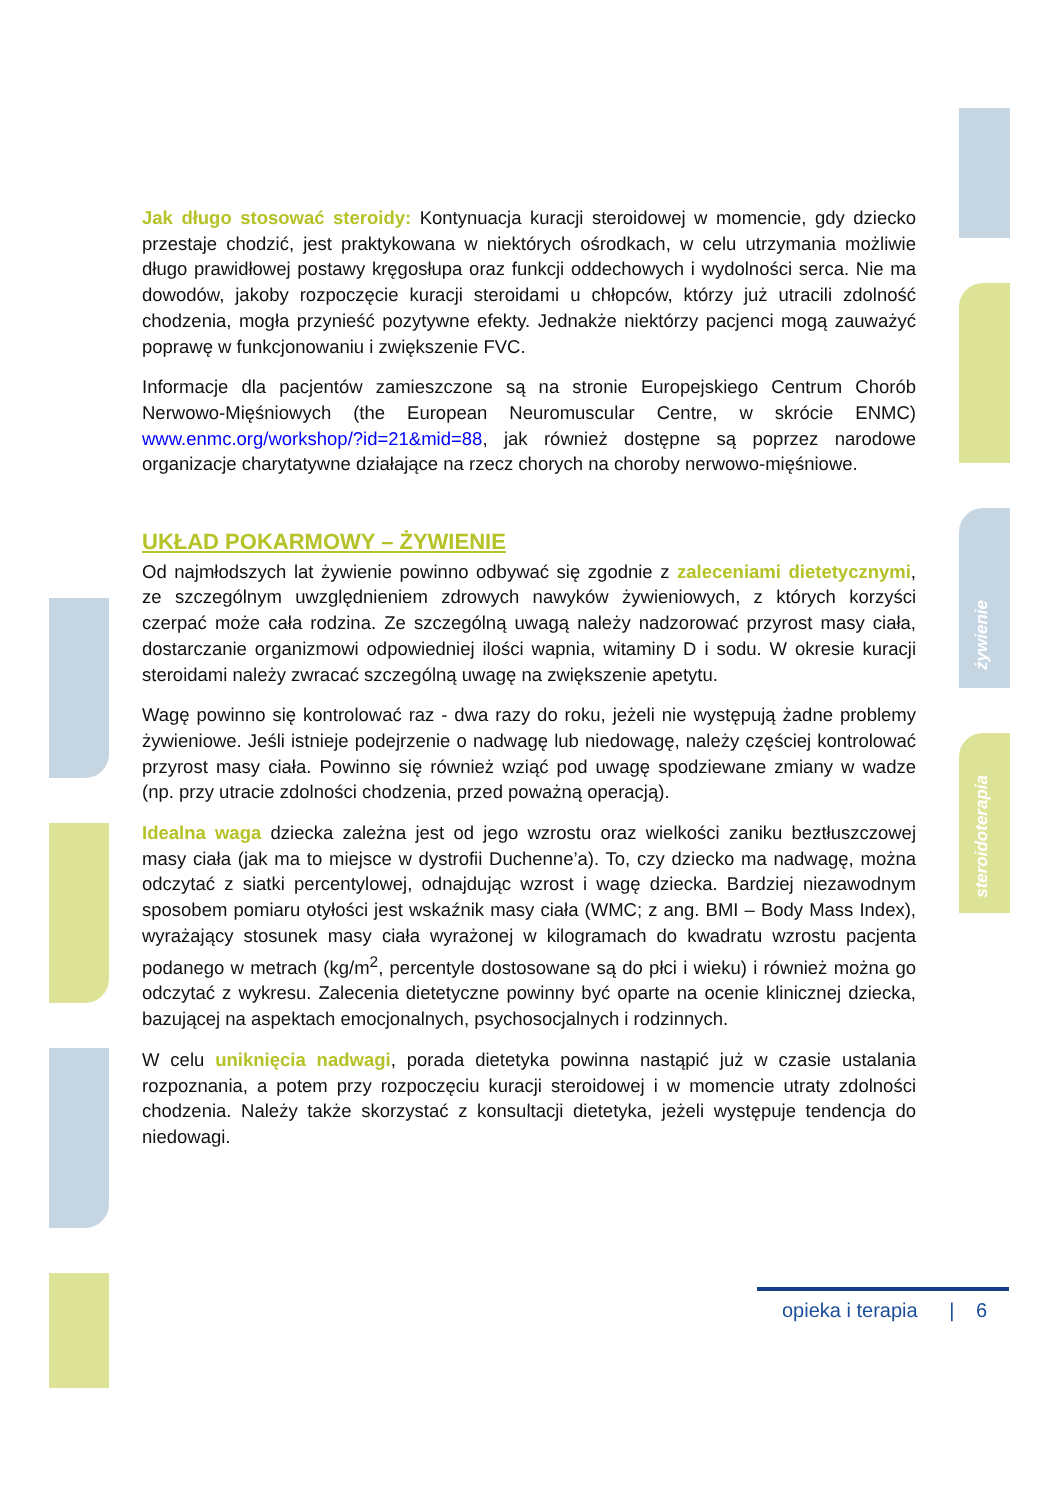żywienie
steroidoterapia
Jak długo stosować steroidy: Kontynuacja kuracji steroidowej w momencie, gdy dziecko przestaje chodzić, jest praktykowana w niektórych ośrodkach, w celu utrzymania możliwie długo prawidłowej postawy kręgosłupa oraz funkcji oddechowych i wydolności serca. Nie ma dowodów, jakoby rozpoczęcie kuracji steroidami u chłopców, którzy już utracili zdolność chodzenia, mogła przynieść pozytywne efekty. Jednakże niektórzy pacjenci mogą zauważyć poprawę w funkcjonowaniu i zwiększenie FVC.
Informacje dla pacjentów zamieszczone są na stronie Europejskiego Centrum Chorób Nerwowo-Mięśniowych (the European Neuromuscular Centre, w skrócie ENMC) www.enmc.org/workshop/?id=21&mid=88, jak również dostępne są poprzez narodowe organizacje charytatywne działające na rzecz chorych na choroby nerwowo-mięśniowe.
UKŁAD POKARMOWY – ŻYWIENIE
Od najmłodszych lat żywienie powinno odbywać się zgodnie z zaleceniami dietetycznymi, ze szczególnym uwzględnieniem zdrowych nawyków żywieniowych, z których korzyści czerpać może cała rodzina. Ze szczególną uwagą należy nadzorować przyrost masy ciała, dostarczanie organizmowi odpowiedniej ilości wapnia, witaminy D i sodu. W okresie kuracji steroidami należy zwracać szczególną uwagę na zwiększenie apetytu.
Wagę powinno się kontrolować raz - dwa razy do roku, jeżeli nie występują żadne problemy żywieniowe. Jeśli istnieje podejrzenie o nadwagę lub niedowagę, należy częściej kontrolować przyrost masy ciała. Powinno się również wziąć pod uwagę spodziewane zmiany w wadze (np. przy utracie zdolności chodzenia, przed poważną operacją).
Idealna waga dziecka zależna jest od jego wzrostu oraz wielkości zaniku beztłuszczowej masy ciała (jak ma to miejsce w dystrofii Duchenne’a). To, czy dziecko ma nadwagę, można odczytać z siatki percentylowej, odnajdując wzrost i wagę dziecka. Bardziej niezawodnym sposobem pomiaru otyłości jest wskaźnik masy ciała (WMC; z ang. BMI – Body Mass Index), wyrażający stosunek masy ciała wyrażonej w kilogramach do kwadratu wzrostu pacjenta podanego w metrach (kg/m<sup>2</sup>, percentyle dostosowane są do płci i wieku) i również można go odczytać z wykresu. Zalecenia dietetyczne powinny być oparte na ocenie klinicznej dziecka, bazującej na aspektach emocjonalnych, psychosocjalnych i rodzinnych.
W celu uniknięcia nadwagi, porada dietetyka powinna nastąpić już w czasie ustalania rozpoznania, a potem przy rozpoczęciu kuracji steroidowej i w momencie utraty zdolności chodzenia. Należy także skorzystać z konsultacji dietetyka, jeżeli występuje tendencja do niedowagi.
opieka i terapia | 6